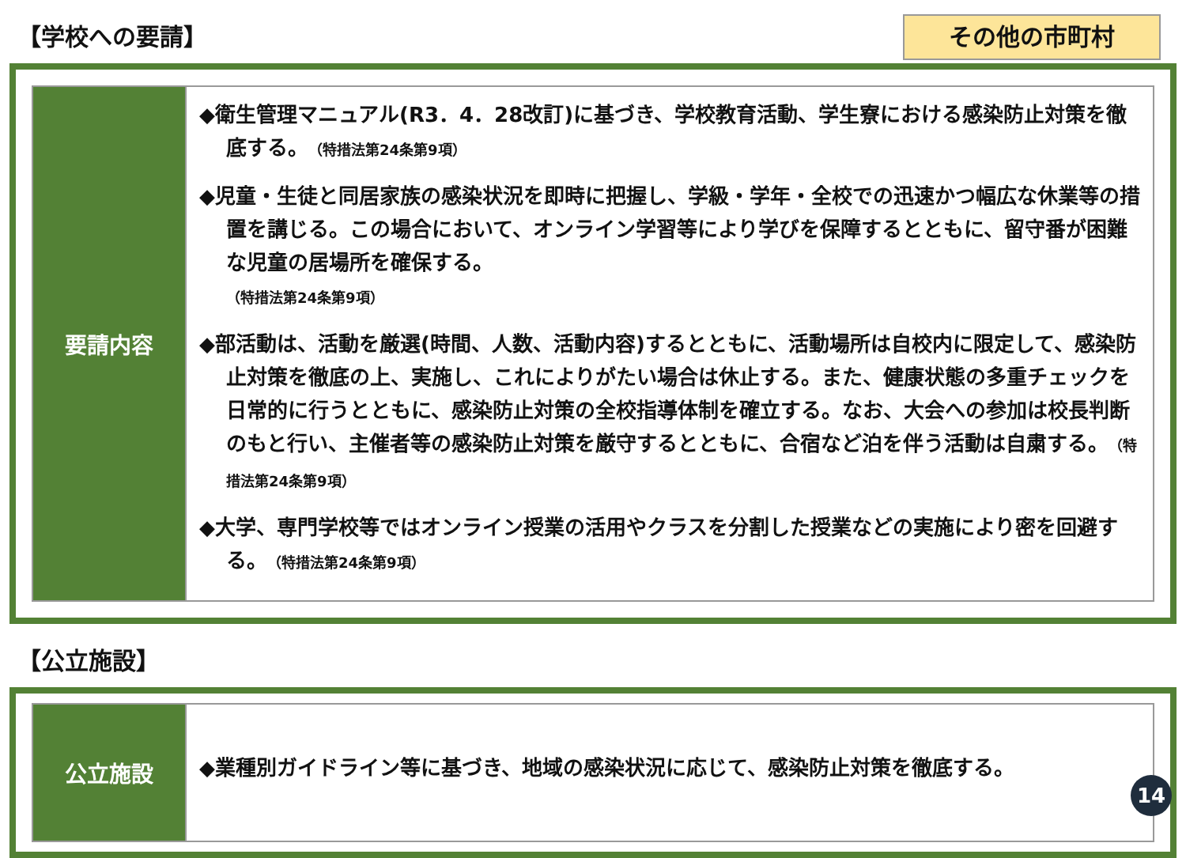【学校への要請】
その他の市町村
| 要請内容 | ◆衛生管理マニュアル(R3．4．28改訂)に基づき、学校教育活動、学生寮における感染防止対策を徹底する。 （特措法第24条第9項） ◆児童・生徒と同居家族の感染状況を即時に把握し、学級・学年・全校での迅速かつ幅広な休業等の措置を講じる。この場合において、オンライン学習等により学びを保障するとともに、留守番が困難な児童の居場所を確保する。 （特措法第24条第9項） ◆部活動は、活動を厳選(時間、人数、活動内容)するとともに、活動場所は自校内に限定して、感染防止対策を徹底の上、実施し、これによりがたい場合は休止する。また、健康状態の多重チェックを日常的に行うとともに、感染防止対策の全校指導体制を確立する。なお、大会への参加は校長判断のもと行い、主催者等の感染防止対策を厳守するとともに、合宿など泊を伴う活動は自粛する。 （特措法第24条第9項） ◆大学、専門学校等ではオンライン授業の活用やクラスを分割した授業などの実施により密を回避する。 （特措法第24条第9項） |
【公立施設】
| 公立施設 | ◆業種別ガイドライン等に基づき、地域の感染状況に応じて、感染防止対策を徹底する。 |
14